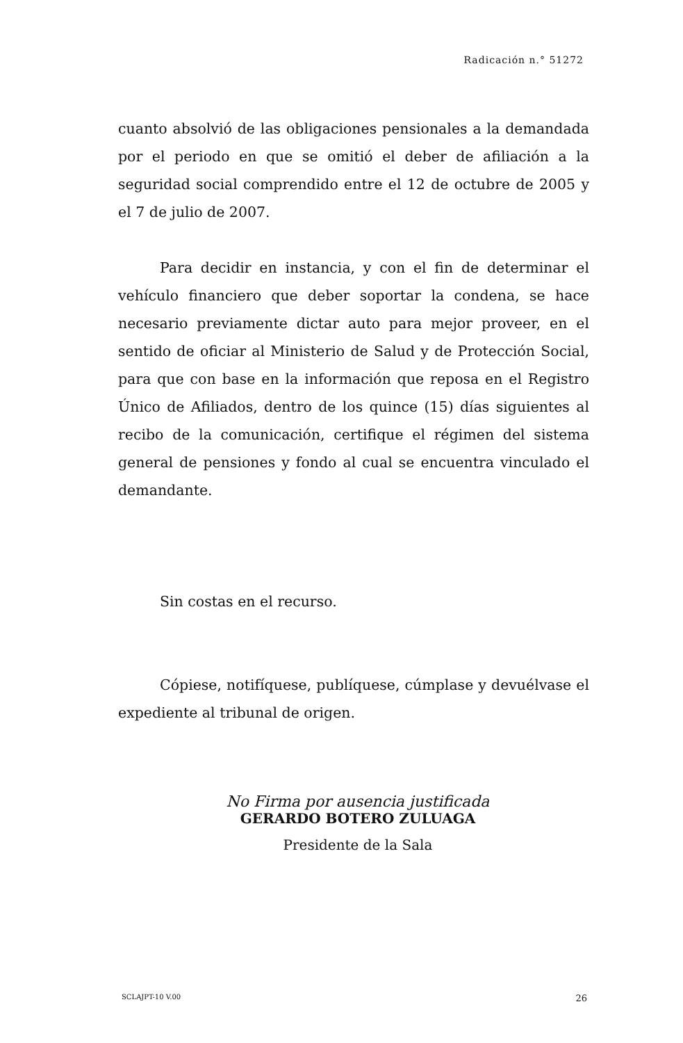Radicación n.° 51272
cuanto absolvió de las obligaciones pensionales a la demandada por el periodo en que se omitió el deber de afiliación a la seguridad social comprendido entre el 12 de octubre de 2005 y el 7 de julio de 2007.
Para decidir en instancia, y con el fin de determinar el vehículo financiero que deber soportar la condena, se hace necesario previamente dictar auto para mejor proveer, en el sentido de oficiar al Ministerio de Salud y de Protección Social, para que con base en la información que reposa en el Registro Único de Afiliados, dentro de los quince (15) días siguientes al recibo de la comunicación, certifique el régimen del sistema general de pensiones y fondo al cual se encuentra vinculado el demandante.
Sin costas en el recurso.
Cópiese, notifíquese, publíquese, cúmplase y devuélvase el expediente al tribunal de origen.
No Firma por ausencia justificada
GERARDO BOTERO ZULUAGA
Presidente de la Sala
SCLAJPT-10 V.00 26